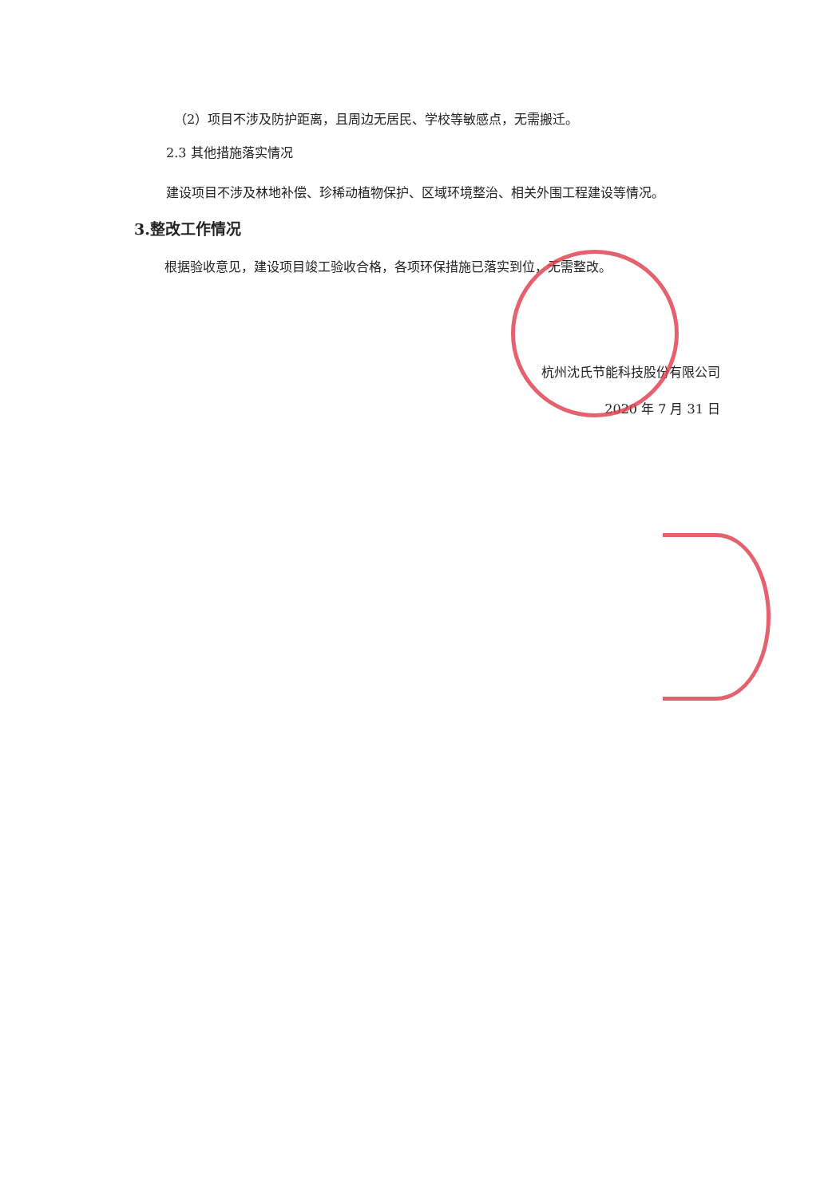（2）项目不涉及防护距离，且周边无居民、学校等敏感点，无需搬迁。
2.3 其他措施落实情况
建设项目不涉及林地补偿、珍稀动植物保护、区域环境整治、相关外围工程建设等情况。
3.整改工作情况
根据验收意见，建设项目竣工验收合格，各项环保措施已落实到位，无需整改。
杭州沈氏节能科技股份有限公司
2020 年 7 月 31 日